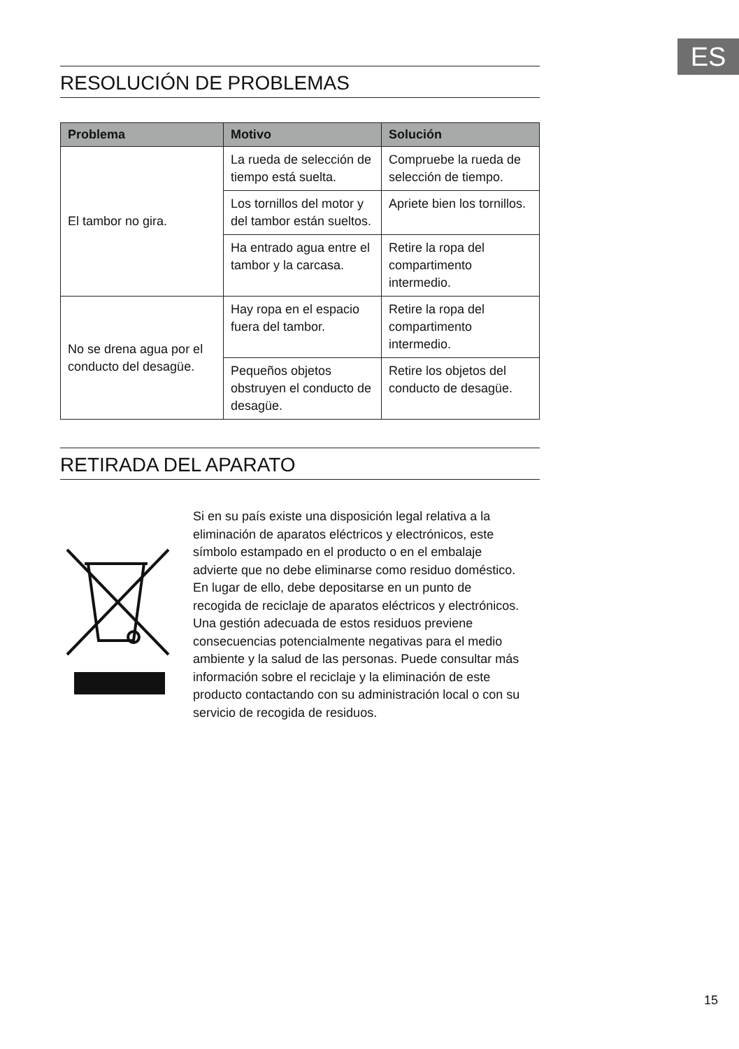ES
RESOLUCIÓN DE PROBLEMAS
| Problema | Motivo | Solución |
| --- | --- | --- |
| El tambor no gira. | La rueda de selección de tiempo está suelta. | Compruebe la rueda de selección de tiempo. |
| | Los tornillos del motor y del tambor están sueltos. | Apriete bien los tornillos. |
| | Ha entrado agua entre el tambor y la carcasa. | Retire la ropa del compartimento intermedio. |
| No se drena agua por el conducto del desagüe. | Hay ropa en el espacio fuera del tambor. | Retire la ropa del compartimento intermedio. |
| | Pequeños objetos obstruyen el conducto de desagüe. | Retire los objetos del conducto de desagüe. |
RETIRADA DEL APARATO
Si en su país existe una disposición legal relativa a la eliminación de aparatos eléctricos y electrónicos, este símbolo estampado en el producto o en el embalaje advierte que no debe eliminarse como residuo doméstico. En lugar de ello, debe depositarse en un punto de recogida de reciclaje de aparatos eléctricos y electrónicos. Una gestión adecuada de estos residuos previene consecuencias potencialmente negativas para el medio ambiente y la salud de las personas. Puede consultar más información sobre el reciclaje y la eliminación de este producto contactando con su administración local o con su servicio de recogida de residuos.
15